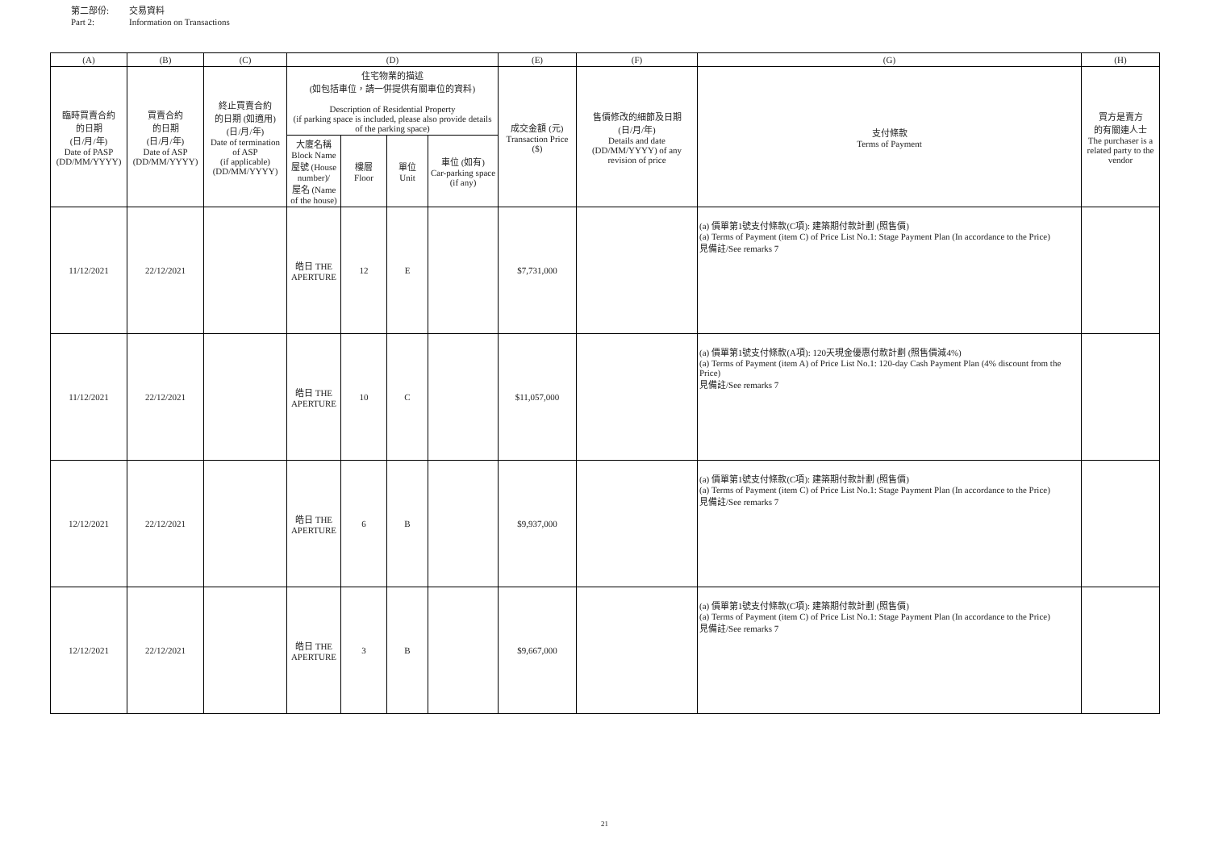第二部份: 交易資料
Part 2: Information on Transactions
| (A) | (B) | (C) | (D) | | | | (E) | (F) | (G) | (H) |
| --- | --- | --- | --- | --- | --- | --- | --- | --- | --- | --- |
| 臨時買賣合約 的日期 (日/月/年) Date of PASP (DD/MM/YYYY) | 買賣合約 的日期 (日/月/年) Date of ASP (DD/MM/YYYY) | 終止買賣合約 的日期 (如適用) (日/月/年) Date of termination of ASP (if applicable) (DD/MM/YYYY) | 住宅物業的描述 (如包括車位，請一併提供有關車位的資料) Description of Residential Property (if parking space is included, please also provide details of the parking space) | | | | 成交金額 (元) Transaction Price ($) | 售價修改的細節及日期 (日/月/年) Details and date (DD/MM/YYYY) of any revision of price | 支付條款 Terms of Payment | 買方是賣方 的有關連人士 The purchaser is a related party to the vendor |
| | | | 大廈名稱 Block Name 屋號 (House number)/ 屋名 (Name of the house) | 樓層 Floor | 單位 Unit | 車位 (如有) Car-parking space (if any) | | | | |
| 11/12/2021 | 22/12/2021 | | 皓日 THE APERTURE | 12 | E | | $7,731,000 | | (a) 價單第1號支付條款(C項): 建築期付款計劃 (照售價) (a) Terms of Payment (item C) of Price List No.1: Stage Payment Plan (In accordance to the Price) 見備註/See remarks 7 | |
| 11/12/2021 | 22/12/2021 | | 皓日 THE APERTURE | 10 | C | | $11,057,000 | | (a) 價單第1號支付條款(A項): 120天現金優惠付款計劃 (照售價減4%) (a) Terms of Payment (item A) of Price List No.1: 120-day Cash Payment Plan (4% discount from the Price) 見備註/See remarks 7 | |
| 12/12/2021 | 22/12/2021 | | 皓日 THE APERTURE | 6 | B | | $9,937,000 | | (a) 價單第1號支付條款(C項): 建築期付款計劃 (照售價) (a) Terms of Payment (item C) of Price List No.1: Stage Payment Plan (In accordance to the Price) 見備註/See remarks 7 | |
| 12/12/2021 | 22/12/2021 | | 皓日 THE APERTURE | 3 | B | | $9,667,000 | | (a) 價單第1號支付條款(C項): 建築期付款計劃 (照售價) (a) Terms of Payment (item C) of Price List No.1: Stage Payment Plan (In accordance to the Price) 見備註/See remarks 7 | |
21